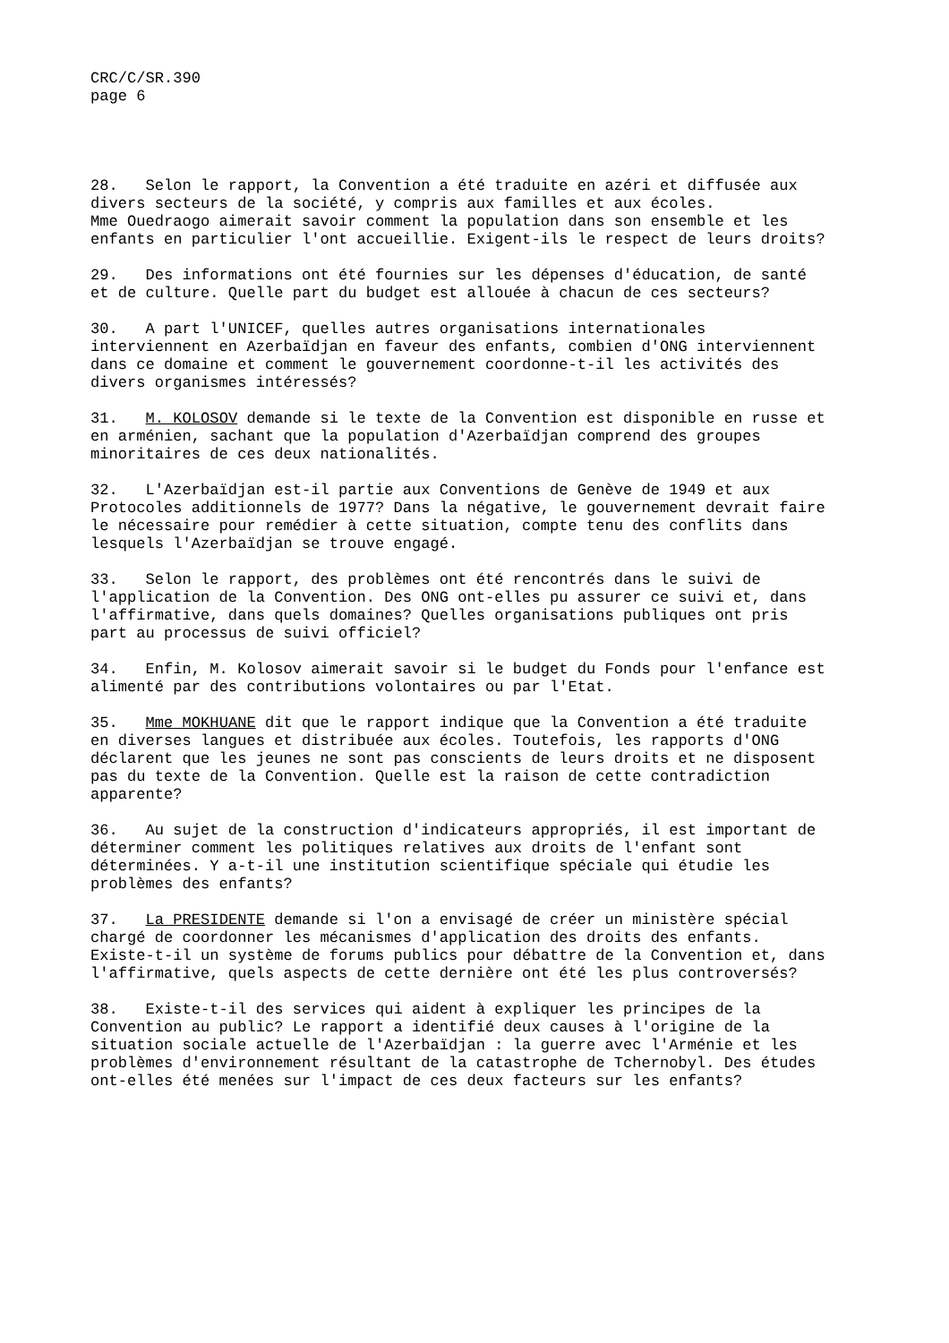CRC/C/SR.390
page 6
28. Selon le rapport, la Convention a été traduite en azéri et diffusée aux divers secteurs de la société, y compris aux familles et aux écoles. Mme Ouedraogo aimerait savoir comment la population dans son ensemble et les enfants en particulier l'ont accueillie. Exigent-ils le respect de leurs droits?
29. Des informations ont été fournies sur les dépenses d'éducation, de santé et de culture. Quelle part du budget est allouée à chacun de ces secteurs?
30. A part l'UNICEF, quelles autres organisations internationales interviennent en Azerbaïdjan en faveur des enfants, combien d'ONG interviennent dans ce domaine et comment le gouvernement coordonne-t-il les activités des divers organismes intéressés?
31. M. KOLOSOV demande si le texte de la Convention est disponible en russe et en arménien, sachant que la population d'Azerbaïdjan comprend des groupes minoritaires de ces deux nationalités.
32. L'Azerbaïdjan est-il partie aux Conventions de Genève de 1949 et aux Protocoles additionnels de 1977? Dans la négative, le gouvernement devrait faire le nécessaire pour remédier à cette situation, compte tenu des conflits dans lesquels l'Azerbaïdjan se trouve engagé.
33. Selon le rapport, des problèmes ont été rencontrés dans le suivi de l'application de la Convention. Des ONG ont-elles pu assurer ce suivi et, dans l'affirmative, dans quels domaines? Quelles organisations publiques ont pris part au processus de suivi officiel?
34. Enfin, M. Kolosov aimerait savoir si le budget du Fonds pour l'enfance est alimenté par des contributions volontaires ou par l'Etat.
35. Mme MOKHUANE dit que le rapport indique que la Convention a été traduite en diverses langues et distribuée aux écoles. Toutefois, les rapports d'ONG déclarent que les jeunes ne sont pas conscients de leurs droits et ne disposent pas du texte de la Convention. Quelle est la raison de cette contradiction apparente?
36. Au sujet de la construction d'indicateurs appropriés, il est important de déterminer comment les politiques relatives aux droits de l'enfant sont déterminées. Y a-t-il une institution scientifique spéciale qui étudie les problèmes des enfants?
37. La PRESIDENTE demande si l'on a envisagé de créer un ministère spécial chargé de coordonner les mécanismes d'application des droits des enfants. Existe-t-il un système de forums publics pour débattre de la Convention et, dans l'affirmative, quels aspects de cette dernière ont été les plus controversés?
38. Existe-t-il des services qui aident à expliquer les principes de la Convention au public? Le rapport a identifié deux causes à l'origine de la situation sociale actuelle de l'Azerbaïdjan : la guerre avec l'Arménie et les problèmes d'environnement résultant de la catastrophe de Tchernobyl. Des études ont-elles été menées sur l'impact de ces deux facteurs sur les enfants?